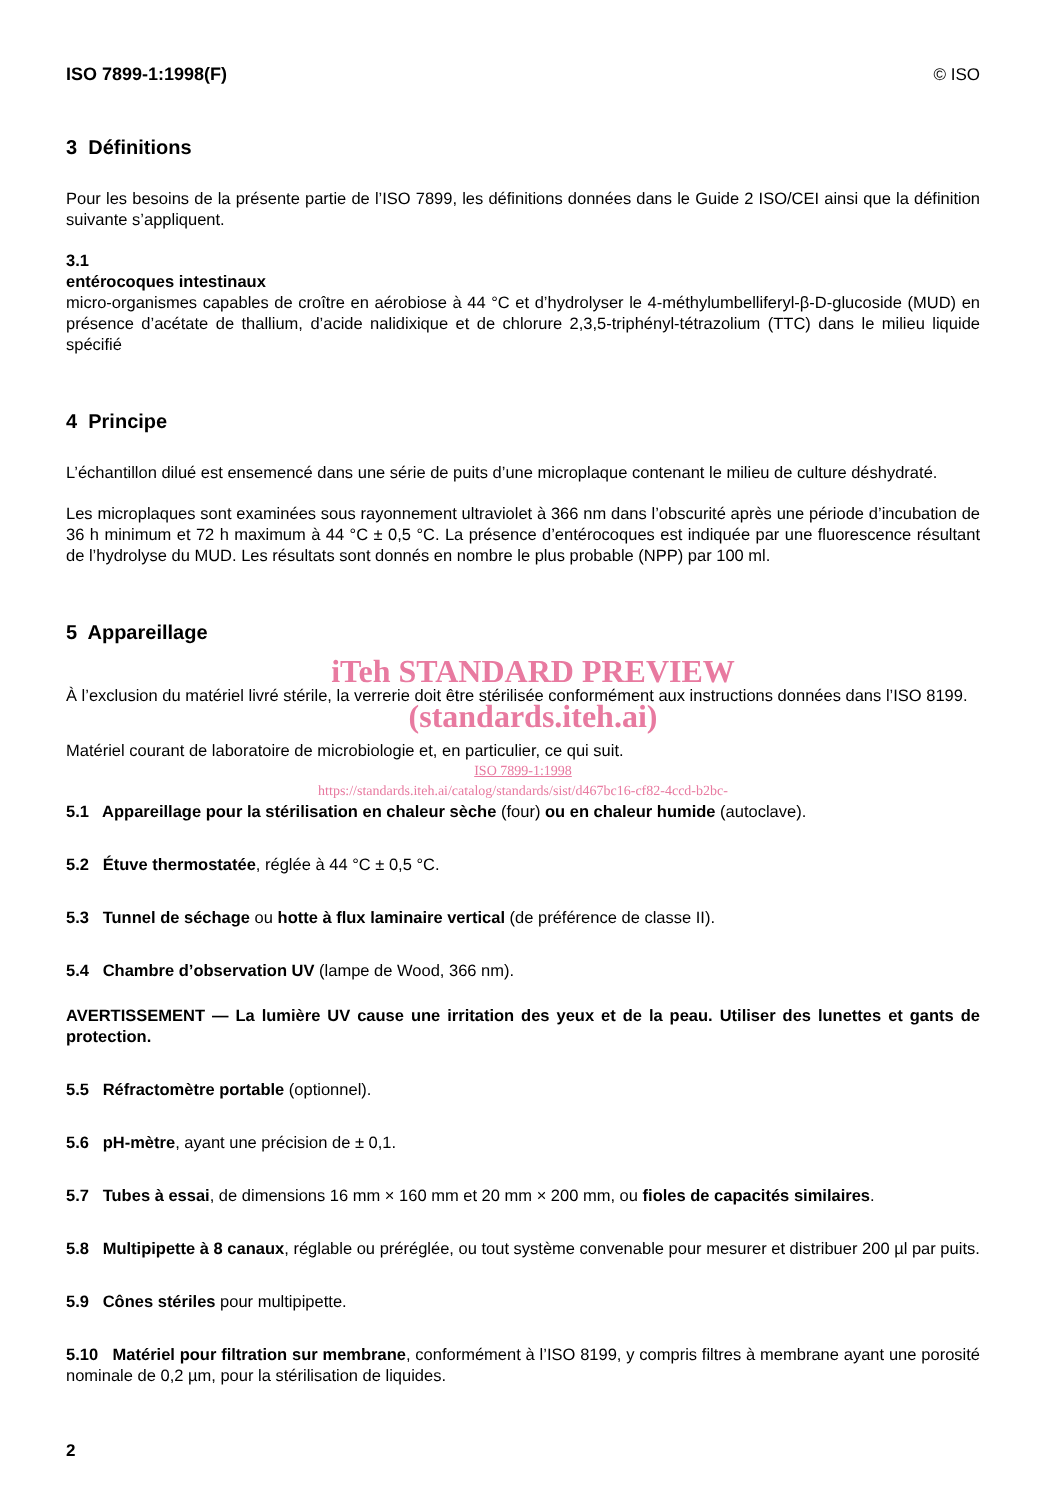ISO 7899-1:1998(F) © ISO
3 Définitions
Pour les besoins de la présente partie de l’ISO 7899, les définitions données dans le Guide 2 ISO/CEI ainsi que la définition suivante s’appliquent.
3.1
entérocoques intestinaux
micro-organismes capables de croître en aérobiose à 44 °C et d’hydrolyser le 4-méthylumbelliferyl-β-D-glucoside (MUD) en présence d’acétate de thallium, d’acide nalidixique et de chlorure 2,3,5-triphényl-tétrazolium (TTC) dans le milieu liquide spécifié
4 Principe
L’échantillon dilué est ensemencé dans une série de puits d’une microplaque contenant le milieu de culture déshydraté.
Les microplaques sont examinées sous rayonnement ultraviolet à 366 nm dans l’obscurité après une période d’incubation de 36 h minimum et 72 h maximum à 44 °C ± 0,5 °C. La présence d’entérocoques est indiquée par une fluorescence résultant de l’hydrolyse du MUD. Les résultats sont donnés en nombre le plus probable (NPP) par 100 ml.
5 Appareillage
iTeh STANDARD PREVIEW
À l’exclusion du matériel livré stérile, la verrerie doit être stérilisée conformément aux instructions données dans l’ISO 8199.
(standards.iteh.ai)
Matériel courant de laboratoire de microbiologie et, en particulier, ce qui suit.
ISO 7899-1:1998
https://standards.iteh.ai/catalog/standards/sist/d467bc16-cf82-4ccd-b2bc-
5.1 Appareillage pour la stérilisation en chaleur sèche (four) ou en chaleur humide (autoclave).
5.2 Étuve thermostatée, réglée à 44 °C ± 0,5 °C.
5.3 Tunnel de séchage ou hotte à flux laminaire vertical (de préférence de classe II).
5.4 Chambre d’observation UV (lampe de Wood, 366 nm).
AVERTISSEMENT — La lumière UV cause une irritation des yeux et de la peau. Utiliser des lunettes et gants de protection.
5.5 Réfractomètre portable (optionnel).
5.6 pH-mètre, ayant une précision de ± 0,1.
5.7 Tubes à essai, de dimensions 16 mm × 160 mm et 20 mm × 200 mm, ou fioles de capacités similaires.
5.8 Multipipette à 8 canaux, réglable ou préréglée, ou tout système convenable pour mesurer et distribuer 200 µl par puits.
5.9 Cônes stériles pour multipipette.
5.10 Matériel pour filtration sur membrane, conformément à l’ISO 8199, y compris filtres à membrane ayant une porosité nominale de 0,2 µm, pour la stérilisation de liquides.
2